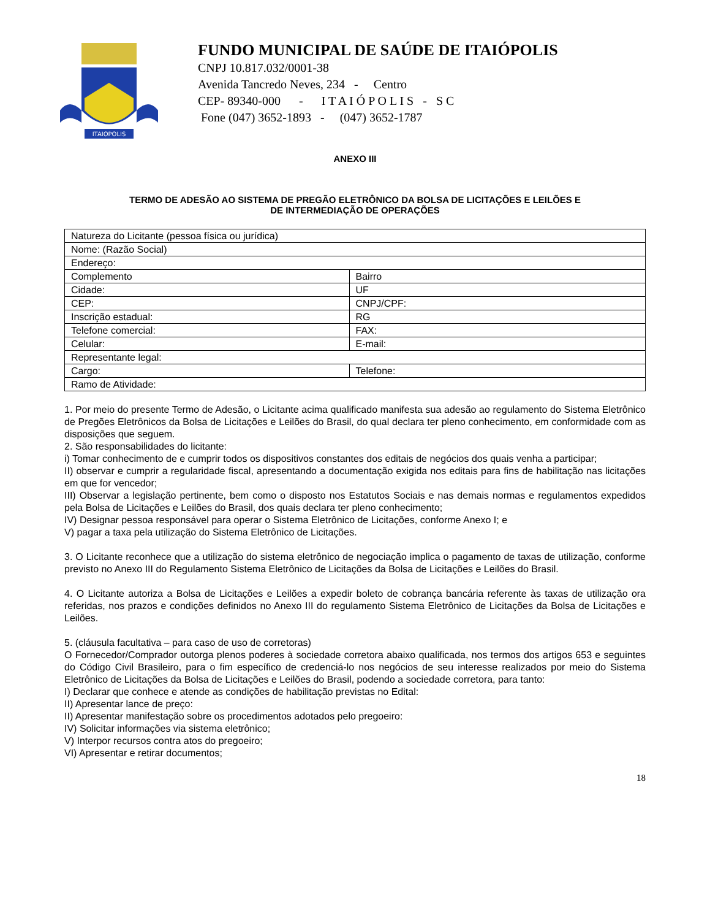ITAIOPOLIS
FUNDO MUNICIPAL DE SAÚDE DE ITAIÓPOLIS
CNPJ 10.817.032/0001-38
Avenida Tancredo Neves, 234 - Centro
CEP- 89340-000 - I T A I Ó P O L I S - S C
Fone (047) 3652-1893 - (047) 3652-1787
ANEXO III
TERMO DE ADESÃO AO SISTEMA DE PREGÃO ELETRÔNICO DA BOLSA DE LICITAÇÕES E LEILÕES E
DE INTERMEDIAÇÃO DE OPERAÇÕES
| Natureza do Licitante (pessoa física ou jurídica) | |
| Nome: (Razão Social) | |
| Endereço: | |
| Complemento | Bairro |
| Cidade: | UF |
| CEP: | CNPJ/CPF: |
| Inscrição estadual: | RG |
| Telefone comercial: | FAX: |
| Celular: | E-mail: |
| Representante legal: | |
| Cargo: | Telefone: |
| Ramo de Atividade: | |
1. Por meio do presente Termo de Adesão, o Licitante acima qualificado manifesta sua adesão ao regulamento do Sistema Eletrônico de Pregões Eletrônicos da Bolsa de Licitações e Leilões do Brasil, do qual declara ter pleno conhecimento, em conformidade com as disposições que seguem.
2. São responsabilidades do licitante:
i) Tomar conhecimento de e cumprir todos os dispositivos constantes dos editais de negócios dos quais venha a participar;
II) observar e cumprir a regularidade fiscal, apresentando a documentação exigida nos editais para fins de habilitação nas licitações em que for vencedor;
III) Observar a legislação pertinente, bem como o disposto nos Estatutos Sociais e nas demais normas e regulamentos expedidos pela Bolsa de Licitações e Leilões do Brasil, dos quais declara ter pleno conhecimento;
IV) Designar pessoa responsável para operar o Sistema Eletrônico de Licitações, conforme Anexo I; e
V) pagar a taxa pela utilização do Sistema Eletrônico de Licitações.
3. O Licitante reconhece que a utilização do sistema eletrônico de negociação implica o pagamento de taxas de utilização, conforme previsto no Anexo III do Regulamento Sistema Eletrônico de Licitações da Bolsa de Licitações e Leilões do Brasil.
4. O Licitante autoriza a Bolsa de Licitações e Leilões a expedir boleto de cobrança bancária referente às taxas de utilização ora referidas, nos prazos e condições definidos no Anexo III do regulamento Sistema Eletrônico de Licitações da Bolsa de Licitações e Leilões.
5. (cláusula facultativa – para caso de uso de corretoras)
O Fornecedor/Comprador outorga plenos poderes à sociedade corretora abaixo qualificada, nos termos dos artigos 653 e seguintes do Código Civil Brasileiro, para o fim específico de credenciá-lo nos negócios de seu interesse realizados por meio do Sistema Eletrônico de Licitações da Bolsa de Licitações e Leilões do Brasil, podendo a sociedade corretora, para tanto:
I) Declarar que conhece e atende as condições de habilitação previstas no Edital:
II) Apresentar lance de preço:
II) Apresentar manifestação sobre os procedimentos adotados pelo pregoeiro:
IV) Solicitar informações via sistema eletrônico;
V) Interpor recursos contra atos do pregoeiro;
VI) Apresentar e retirar documentos;
18